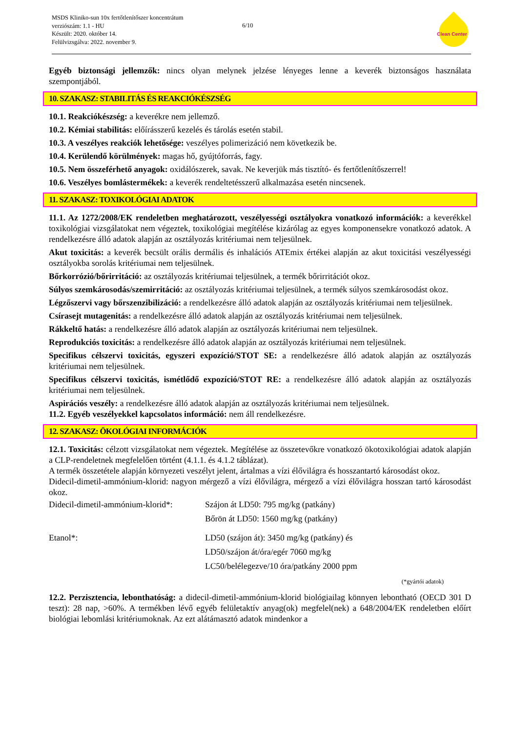MSDS Kliniko-sun 10x fertőtlenítőszer koncentrátum
verziószám: 1.1 - HU
Készült: 2020. október 14.
Felülvizsgálva: 2022. november 9.
6/10
Clean Center
Egyéb biztonsági jellemzők: nincs olyan melynek jelzése lényeges lenne a keverék biztonságos használata szempontjából.
10. SZAKASZ: STABILITÁS ÉS REAKCIÓKÉSZSÉG
10.1. Reakciókészség: a keverékre nem jellemző.
10.2. Kémiai stabilitás: előírásszerű kezelés és tárolás esetén stabil.
10.3. A veszélyes reakciók lehetősége: veszélyes polimerizáció nem következik be.
10.4. Kerülendő körülmények: magas hő, gyújtóforrás, fagy.
10.5. Nem összeférhető anyagok: oxidálószerek, savak. Ne keverjük más tisztító- és fertőtlenítőszerrel!
10.6. Veszélyes bomlástermékek: a keverék rendeltetésszerű alkalmazása esetén nincsenek.
11. SZAKASZ: TOXIKOLÓGIAI ADATOK
11.1. Az 1272/2008/EK rendeletben meghatározott, veszélyességi osztályokra vonatkozó információk: a keverékkel toxikológiai vizsgálatokat nem végeztek, toxikológiai megítélése kizárólag az egyes komponensekre vonatkozó adatok. A rendelkezésre álló adatok alapján az osztályozás kritériumai nem teljesülnek.
Akut toxicitás: a keverék becsült orális dermális és inhalációs ATEmix értékei alapján az akut toxicitási veszélyességi osztályokba sorolás kritériumai nem teljesülnek.
Bőrkorrózió/bőrirritáció: az osztályozás kritériumai teljesülnek, a termék bőrirritációt okoz.
Súlyos szemkárosodás/szemirritáció: az osztályozás kritériumai teljesülnek, a termék súlyos szemkárosodást okoz.
Légzőszervi vagy bőrszenzibilizáció: a rendelkezésre álló adatok alapján az osztályozás kritériumai nem teljesülnek.
Csírasejt mutagenitás: a rendelkezésre álló adatok alapján az osztályozás kritériumai nem teljesülnek.
Rákkeltő hatás: a rendelkezésre álló adatok alapján az osztályozás kritériumai nem teljesülnek.
Reprodukciós toxicitás: a rendelkezésre álló adatok alapján az osztályozás kritériumai nem teljesülnek.
Specifikus célszervi toxicitás, egyszeri expozíció/STOT SE: a rendelkezésre álló adatok alapján az osztályozás kritériumai nem teljesülnek.
Specifikus célszervi toxicitás, ismétlődő expozíció/STOT RE: a rendelkezésre álló adatok alapján az osztályozás kritériumai nem teljesülnek.
Aspirációs veszély: a rendelkezésre álló adatok alapján az osztályozás kritériumai nem teljesülnek.
11.2. Egyéb veszélyekkel kapcsolatos információ: nem áll rendelkezésre.
12. SZAKASZ: ÖKOLÓGIAI INFORMÁCIÓK
12.1. Toxicitás: célzott vizsgálatokat nem végeztek. Megítélése az összetevőkre vonatkozó ökotoxikológiai adatok alapján a CLP-rendeletnek megfelelően történt (4.1.1. és 4.1.2 táblázat).
A termék összetétele alapján környezeti veszélyt jelent, ártalmas a vízi élővilágra és hosszantartó károsodást okoz.
Didecil-dimetil-ammónium-klorid: nagyon mérgező a vízi élővilágra, mérgező a vízi élővilágra hosszan tartó károsodást okoz.
| Didecil-dimetil-ammónium-klorid*: | Szájon át LD50: 795 mg/kg (patkány) |
| | Bőrön át LD50: 1560 mg/kg (patkány) |
| Etanol*: | LD50 (szájon át): 3450 mg/kg (patkány) és |
| | LD50/szájon át/óra/egér 7060 mg/kg |
| | LC50/belélegezve/10 óra/patkány 2000 ppm |
(*gyártói adatok)
12.2. Perzisztencia, lebonthatóság: a didecil-dimetil-ammónium-klorid biológiailag könnyen lebontható (OECD 301 D teszt): 28 nap, >60%. A termékben lévő egyéb felületaktív anyag(ok) megfelel(nek) a 648/2004/EK rendeletben előírt biológiai lebomlási kritériumoknak. Az ezt alátámasztó adatok mindenkor a